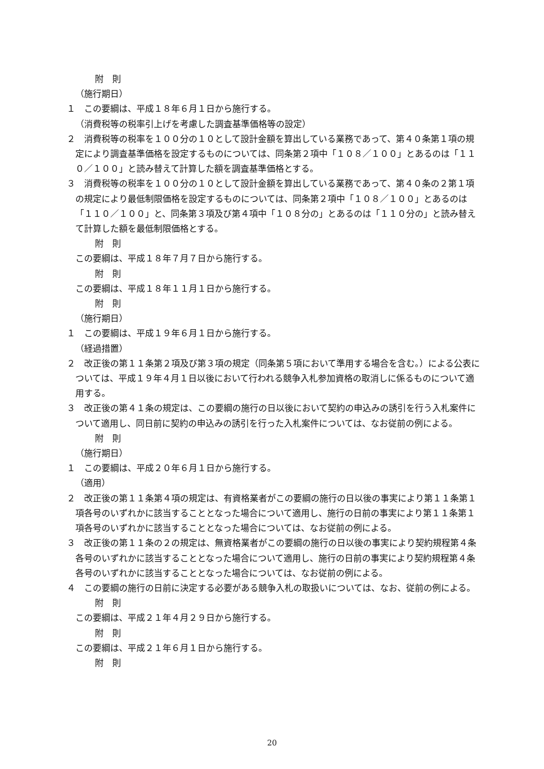附　則
（施行期日）
１　この要綱は、平成１８年６月１日から施行する。
（消費税等の税率引上げを考慮した調査基準価格等の設定）
２　消費税等の税率を１００分の１０として設計金額を算出している業務であって、第４０条第１項の規定により調査基準価格を設定するものについては、同条第２項中「１０８／１００」とあるのは「１１０／１００」と読み替えて計算した額を調査基準価格とする。
３　消費税等の税率を１００分の１０として設計金額を算出している業務であって、第４０条の２第１項の規定により最低制限価格を設定するものについては、同条第２項中「１０８／１００」とあるのは「１１０／１００」と、同条第３項及び第４項中「１０８分の」とあるのは「１１０分の」と読み替えて計算した額を最低制限価格とする。
附　則
この要綱は、平成１８年７月７日から施行する。
附　則
この要綱は、平成１８年１１月１日から施行する。
附　則
（施行期日）
１　この要綱は、平成１９年６月１日から施行する。
（経過措置）
２　改正後の第１１条第２項及び第３項の規定（同条第５項において準用する場合を含む。）による公表については、平成１９年４月１日以後において行われる競争入札参加資格の取消しに係るものについて適用する。
３　改正後の第４１条の規定は、この要綱の施行の日以後において契約の申込みの誘引を行う入札案件について適用し、同日前に契約の申込みの誘引を行った入札案件については、なお従前の例による。
附　則
（施行期日）
１　この要綱は、平成２０年６月１日から施行する。
（適用）
２　改正後の第１１条第４項の規定は、有資格業者がこの要綱の施行の日以後の事実により第１１条第１項各号のいずれかに該当することとなった場合について適用し、施行の日前の事実により第１１条第１項各号のいずれかに該当することとなった場合については、なお従前の例による。
３　改正後の第１１条の２の規定は、無資格業者がこの要綱の施行の日以後の事実により契約規程第４条各号のいずれかに該当することとなった場合について適用し、施行の日前の事実により契約規程第４条各号のいずれかに該当することとなった場合については、なお従前の例による。
４　この要綱の施行の日前に決定する必要がある競争入札の取扱いについては、なお、従前の例による。
附　則
この要綱は、平成２１年４月２９日から施行する。
附　則
この要綱は、平成２１年６月１日から施行する。
附　則
20